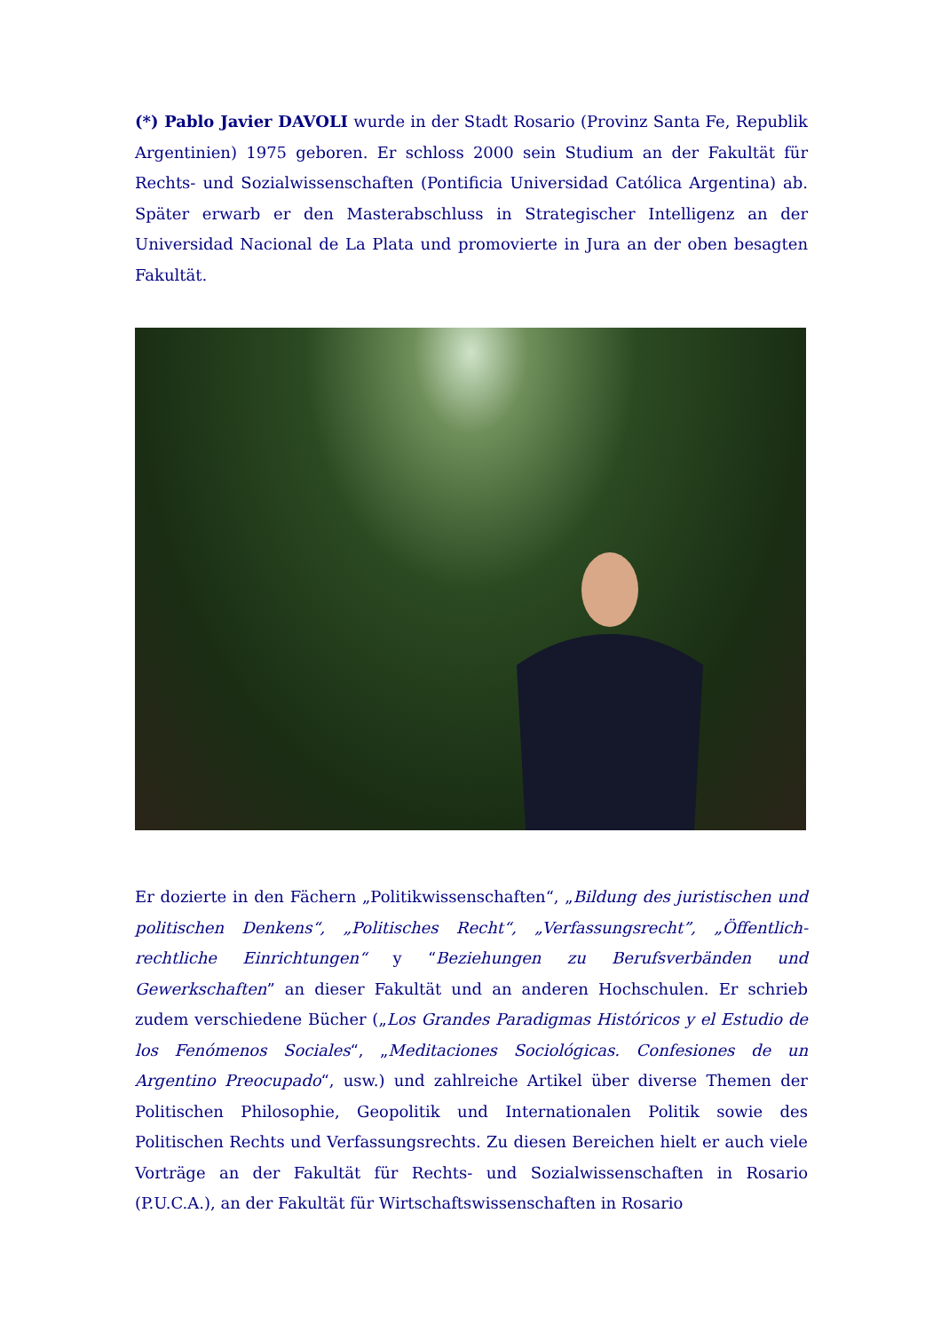(*) Pablo Javier DAVOLI wurde in der Stadt Rosario (Provinz Santa Fe, Republik Argentinien) 1975 geboren. Er schloss 2000 sein Studium an der Fakultät für Rechts- und Sozialwissenschaften (Pontificia Universidad Católica Argentina) ab. Später erwarb er den Masterabschluss in Strategischer Intelligenz an der Universidad Nacional de La Plata und promovierte in Jura an der oben besagten Fakultät.
Er dozierte in den Fächern „Politikwissenschaften“, „Bildung des juristischen und politischen Denkens“, „Politisches Recht“, „Verfassungsrecht”, „Öffentlich-rechtliche Einrichtungen“ y “Beziehungen zu Berufsverbänden und Gewerkschaften” an dieser Fakultät und an anderen Hochschulen. Er schrieb zudem verschiedene Bücher („Los Grandes Paradigmas Históricos y el Estudio de los Fenómenos Sociales“, „Meditaciones Sociológicas. Confesiones de un Argentino Preocupado“, usw.) und zahlreiche Artikel über diverse Themen der Politischen Philosophie, Geopolitik und Internationalen Politik sowie des Politischen Rechts und Verfassungsrechts. Zu diesen Bereichen hielt er auch viele Vorträge an der Fakultät für Rechts- und Sozialwissenschaften in Rosario (P.U.C.A.), an der Fakultät für Wirtschaftswissenschaften in Rosario